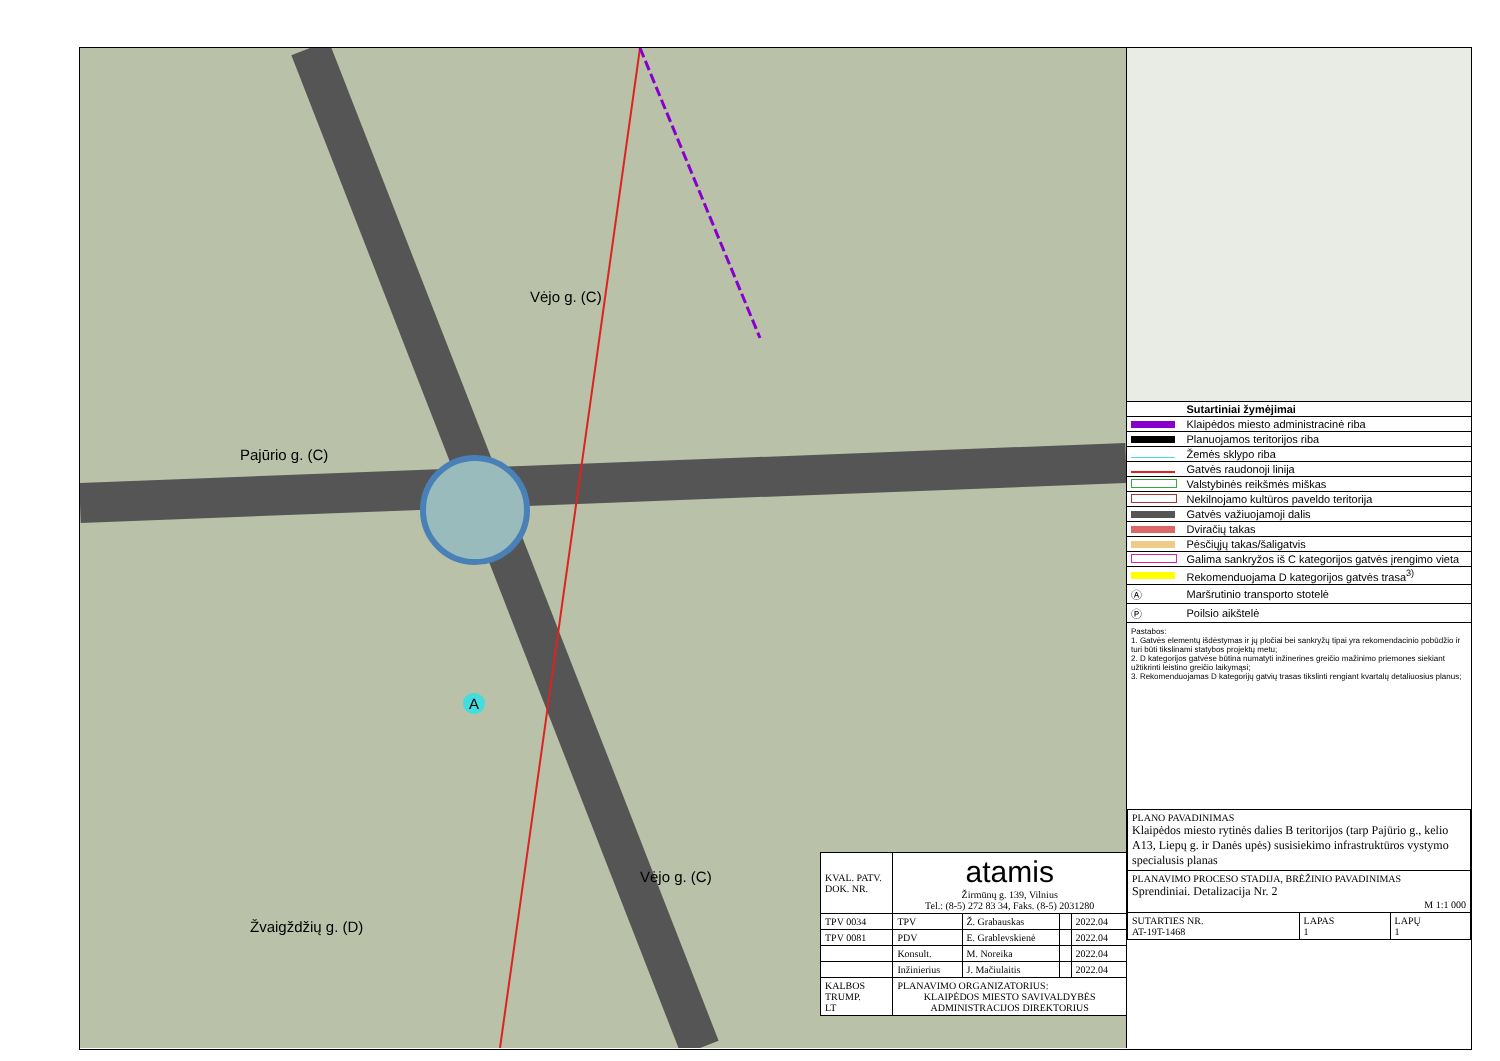Pajūrio g. (C)
Vėjo g. (C)
Vėjo g. (C)
Žvaigždžių g. (D)
A
| | Sutartiniai žymėjimai |
| | Klaipėdos miesto administracinė riba |
| | Planuojamos teritorijos riba |
| | Žemės sklypo riba |
| | Gatvės raudonoji linija |
| | Valstybinės reikšmės miškas |
| | Nekilnojamo kultūros paveldo teritorija |
| | Gatvės važiuojamoji dalis |
| | Dviračių takas |
| | Pėsčiųjų takas/šaligatvis |
| | Galima sankryžos iš C kategorijos gatvės įrengimo vieta |
| | Rekomenduojama D kategorijos gatvės trasa<sup>3)</sup> |
| Ⓐ | Maršrutinio transporto stotelė |
| Ⓟ | Poilsio aikštelė |
Pastabos:
1. Gatvės elementų išdėstymas ir jų pločiai bei sankryžų tipai yra rekomendacinio pobūdžio ir turi būti tikslinami statybos projektų metu;
2. D kategorijos gatvėse būtina numatyti inžinerines greičio mažinimo priemones siekiant užtikrinti leistino greičio laikymąsi;
3. Rekomenduojamas D kategorijų gatvių trasas tikslinti rengiant kvartalų detaliuosius planus;
| PLANO PAVADINIMAS Klaipėdos miesto rytinės dalies B teritorijos (tarp Pajūrio g., kelio A13, Liepų g. ir Danės upės) susisiekimo infrastruktūros vystymo specialusis planas | | |
| PLANAVIMO PROCESO STADIJA, BRĖŽINIO PAVADINIMAS Sprendiniai. Detalizacija Nr. 2 M 1:1 000 | | |
| SUTARTIES NR. AT-19T-1468 | LAPAS 1 | LAPŲ 1 |
| KVAL. PATV. DOK. NR. | atamis Žirmūnų g. 139, Vilnius Tel.: (8-5) 272 83 34, Faks. (8-5) 2031280 | | | |
| TPV 0034 | TPV | Ž. Grabauskas | | 2022.04 |
| TPV 0081 | PDV | E. Grablevskienė | | 2022.04 |
| | Konsult. | M. Noreika | | 2022.04 |
| | Inžinierius | J. Mačiulaitis | | 2022.04 |
| KALBOS TRUMP. LT | PLANAVIMO ORGANIZATORIUS: KLAIPĖDOS MIESTO SAVIVALDYBĖS ADMINISTRACIJOS DIREKTORIUS | | | |